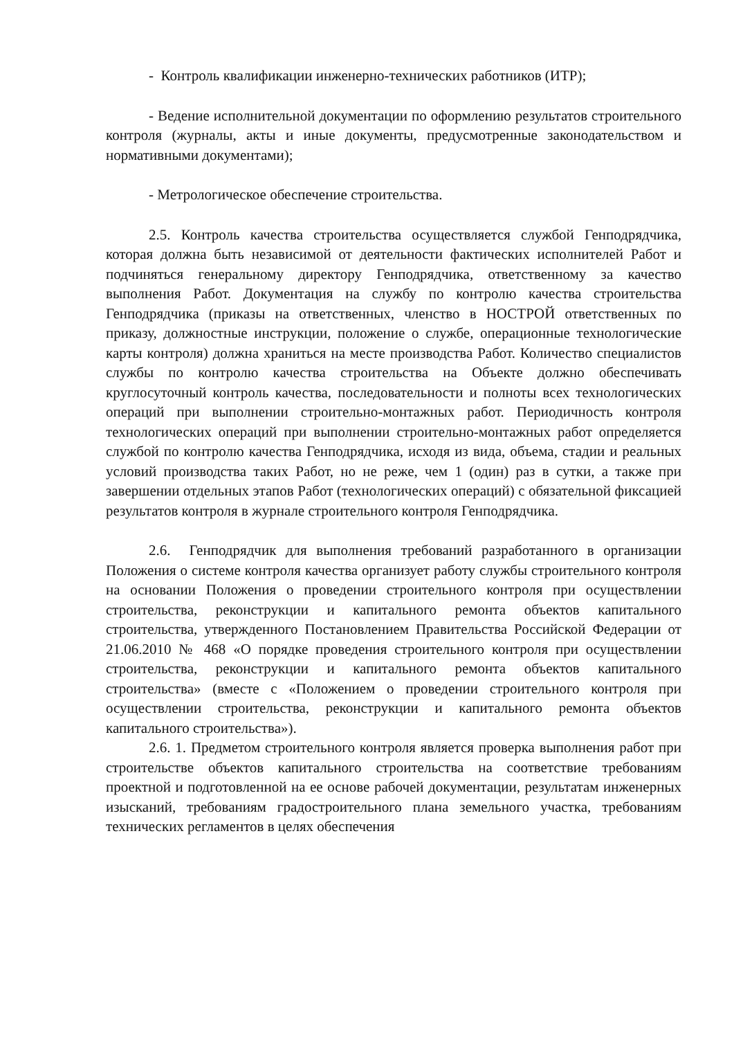- Контроль квалификации инженерно-технических работников (ИТР);
- Ведение исполнительной документации по оформлению результатов строительного контроля (журналы, акты и иные документы, предусмотренные законодательством и нормативными документами);
- Метрологическое обеспечение строительства.
2.5. Контроль качества строительства осуществляется службой Генподрядчика, которая должна быть независимой от деятельности фактических исполнителей Работ и подчиняться генеральному директору Генподрядчика, ответственному за качество выполнения Работ. Документация на службу по контролю качества строительства Генподрядчика (приказы на ответственных, членство в НОСТРОЙ ответственных по приказу, должностные инструкции, положение о службе, операционные технологические карты контроля) должна храниться на месте производства Работ. Количество специалистов службы по контролю качества строительства на Объекте должно обеспечивать круглосуточный контроль качества, последовательности и полноты всех технологических операций при выполнении строительно-монтажных работ. Периодичность контроля технологических операций при выполнении строительно-монтажных работ определяется службой по контролю качества Генподрядчика, исходя из вида, объема, стадии и реальных условий производства таких Работ, но не реже, чем 1 (один) раз в сутки, а также при завершении отдельных этапов Работ (технологических операций) с обязательной фиксацией результатов контроля в журнале строительного контроля Генподрядчика.
2.6. Генподрядчик для выполнения требований разработанного в организации Положения о системе контроля качества организует работу службы строительного контроля на основании Положения о проведении строительного контроля при осуществлении строительства, реконструкции и капитального ремонта объектов капитального строительства, утвержденного Постановлением Правительства Российской Федерации от 21.06.2010 № 468 «О порядке проведения строительного контроля при осуществлении строительства, реконструкции и капитального ремонта объектов капитального строительства» (вместе с «Положением о проведении строительного контроля при осуществлении строительства, реконструкции и капитального ремонта объектов капитального строительства»).
2.6. 1. Предметом строительного контроля является проверка выполнения работ при строительстве объектов капитального строительства на соответствие требованиям проектной и подготовленной на ее основе рабочей документации, результатам инженерных изысканий, требованиям градостроительного плана земельного участка, требованиям технических регламентов в целях обеспечения